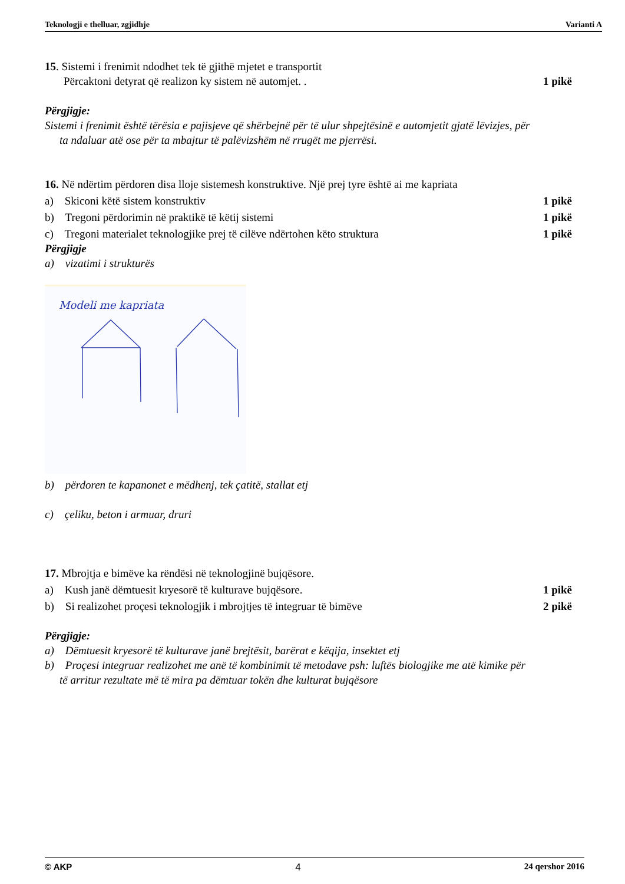Teknologji e thelluar, zgjidhje Varianti A
15. Sistemi i frenimit ndodhet tek të gjithë mjetet e transportit
Përcaktoni detyrat që realizon ky sistem në automjet. . 1 pikë
Përgjigje:
Sistemi i frenimit është tërësia e pajisjeve që shërbejnë për të ulur shpejtësinë e automjetit gjatë lëvizjes, për
ta ndaluar atë ose për ta mbajtur të palëvizshëm në rrugët me pjerrësi.
16. Në ndërtim përdoren disa lloje sistemesh konstruktive. Një prej tyre është ai me kapriata
a) Skiconi këtë sistem konstruktiv 1 pikë
b) Tregoni përdorimin në praktikë të këtij sistemi 1 pikë
c) Tregoni materialet teknologjike prej të cilëve ndërtohen këto struktura 1 pikë
Përgjigje
a) vizatimi i strukturës
Modeli me kapriata
b) përdoren te kapanonet e mëdhenj, tek çatitë, stallat etj
c) çeliku, beton i armuar, druri
17. Mbrojtja e bimëve ka rëndësi në teknologjinë bujqësore.
a) Kush janë dëmtuesit kryesorë të kulturave bujqësore. 1 pikë
b) Si realizohet proçesi teknologjik i mbrojtjes të integruar të bimëve 2 pikë
Përgjigje:
a) Dëmtuesit kryesorë të kulturave janë brejtësit, barërat e këqija, insektet etj
b) Proçesi integruar realizohet me anë të kombinimit të metodave psh: luftës biologjike me atë kimike për
të arritur rezultate më të mira pa dëmtuar tokën dhe kulturat bujqësore
© AKP 4 24 qershor 2016